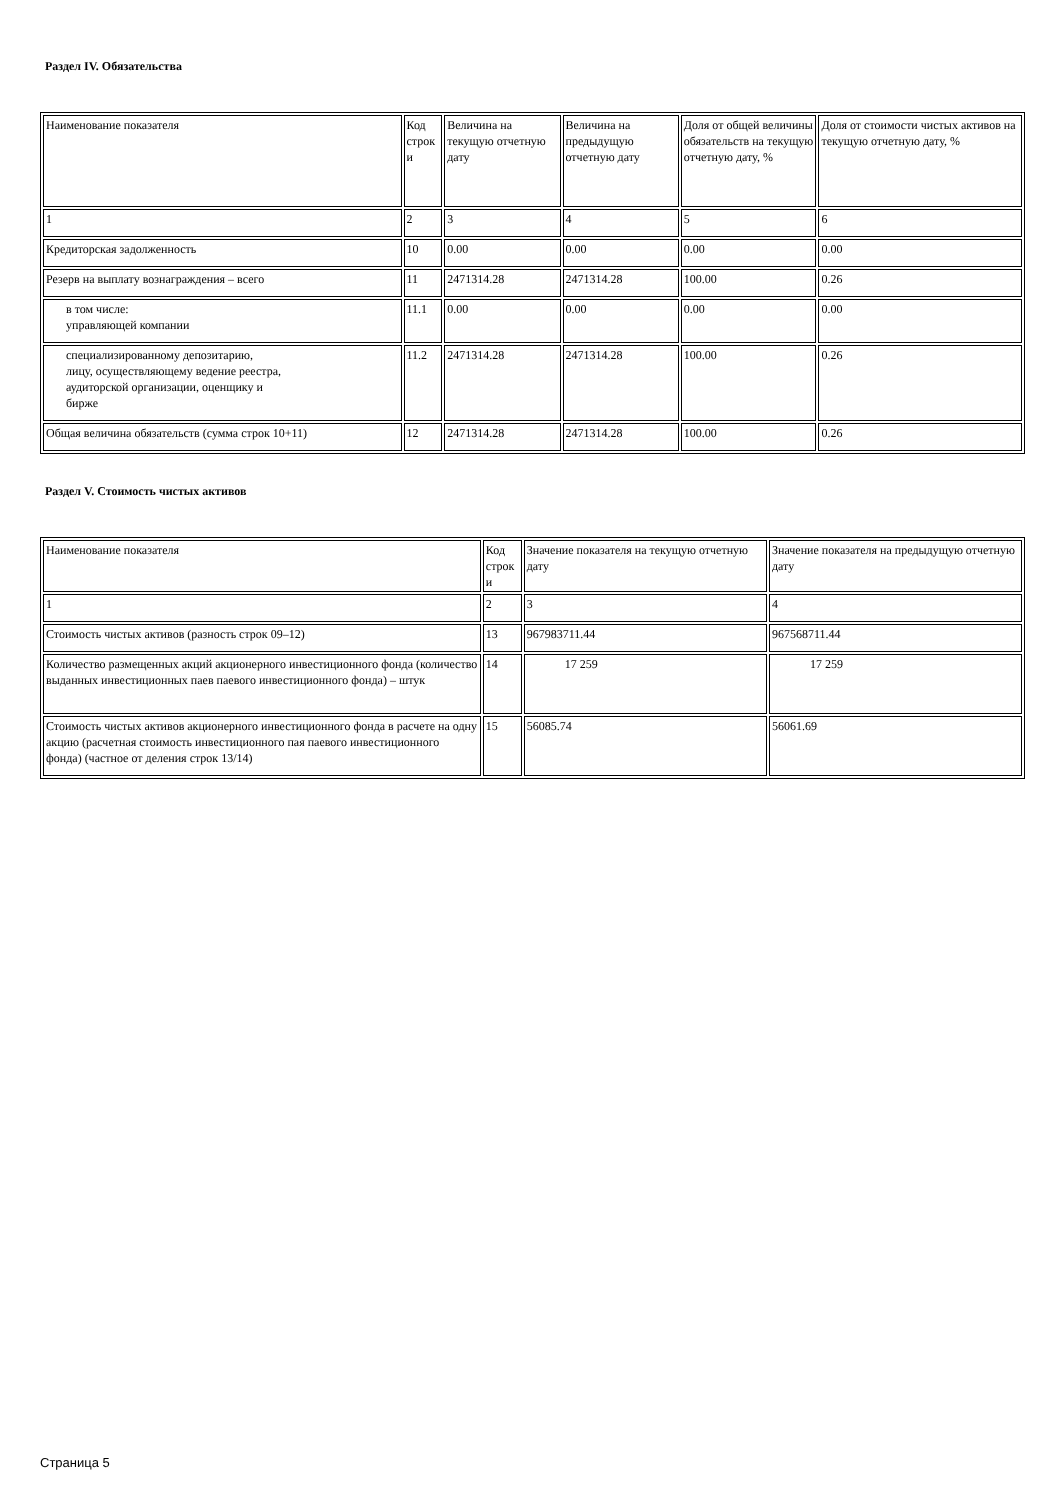Раздел IV. Обязательства
| Наименование показателя | Код строк и | Величина на текущую отчетную дату | Величина на предыдущую отчетную дату | Доля от общей величины обязательств на текущую отчетную дату, % | Доля от стоимости чистых активов на текущую отчетную дату, % |
| 1 | 2 | 3 | 4 | 5 | 6 |
| Кредиторская задолженность | 10 | 0.00 | 0.00 | 0.00 | 0.00 |
| Резерв на выплату вознаграждения – всего | 11 | 2471314.28 | 2471314.28 | 100.00 | 0.26 |
| в том числе: управляющей компании | 11.1 | 0.00 | 0.00 | 0.00 | 0.00 |
| специализированному депозитарию, лицу, осуществляющему ведение реестра, аудиторской организации, оценщику и бирже | 11.2 | 2471314.28 | 2471314.28 | 100.00 | 0.26 |
| Общая величина обязательств (сумма строк 10+11) | 12 | 2471314.28 | 2471314.28 | 100.00 | 0.26 |
Раздел V. Стоимость чистых активов
| Наименование показателя | Код строк и | Значение показателя на текущую отчетную дату | Значение показателя на предыдущую отчетную дату |
| 1 | 2 | 3 | 4 |
| Стоимость чистых активов (разность строк 09–12) | 13 | 967983711.44 | 967568711.44 |
| Количество размещенных акций акционерного инвестиционного фонда (количество выданных инвестиционных паев паевого инвестиционного фонда) – штук | 14 | 17 259 | 17 259 |
| Стоимость чистых активов акционерного инвестиционного фонда в расчете на одну акцию (расчетная стоимость инвестиционного пая паевого инвестиционного фонда) (частное от деления строк 13/14) | 15 | 56085.74 | 56061.69 |
Страница 5